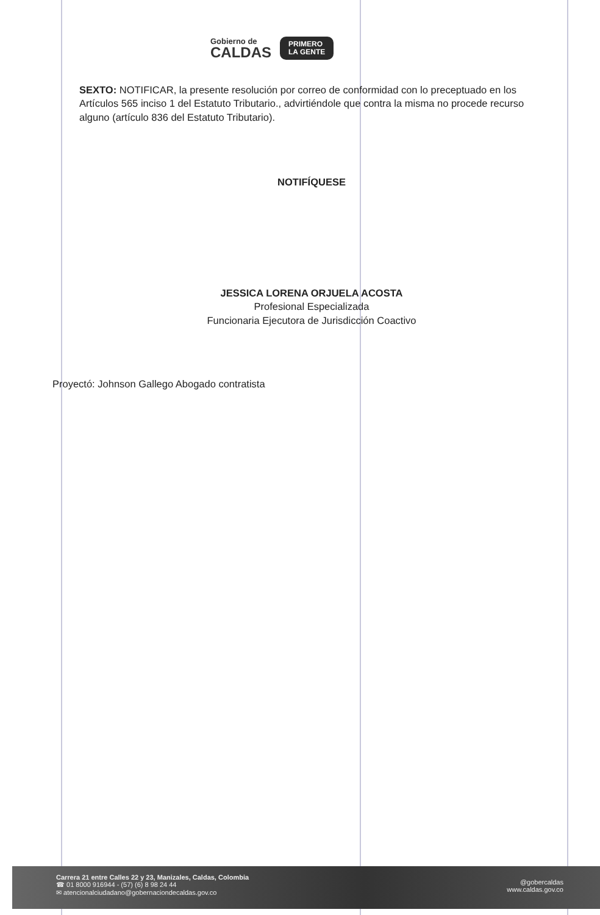Gobierno de
CALDAS
PRIMERO
LA GENTE
SEXTO: NOTIFICAR, la presente resolución por correo de conformidad con lo preceptuado en los Artículos 565 inciso 1 del Estatuto Tributario., advirtiéndole que contra la misma no procede recurso alguno (artículo 836 del Estatuto Tributario).
NOTIFÍQUESE
JESSICA LORENA ORJUELA ACOSTA
Profesional Especializada
Funcionaria Ejecutora de Jurisdicción Coactivo
Proyectó: Johnson Gallego Abogado contratista
Carrera 21 entre Calles 22 y 23, Manizales, Caldas, Colombia
☎ 01 8000 916944 - (57) (6) 8 98 24 44
✉ atencionalciudadano@gobernaciondecaldas.gov.co
@gobercaldas
www.caldas.gov.co